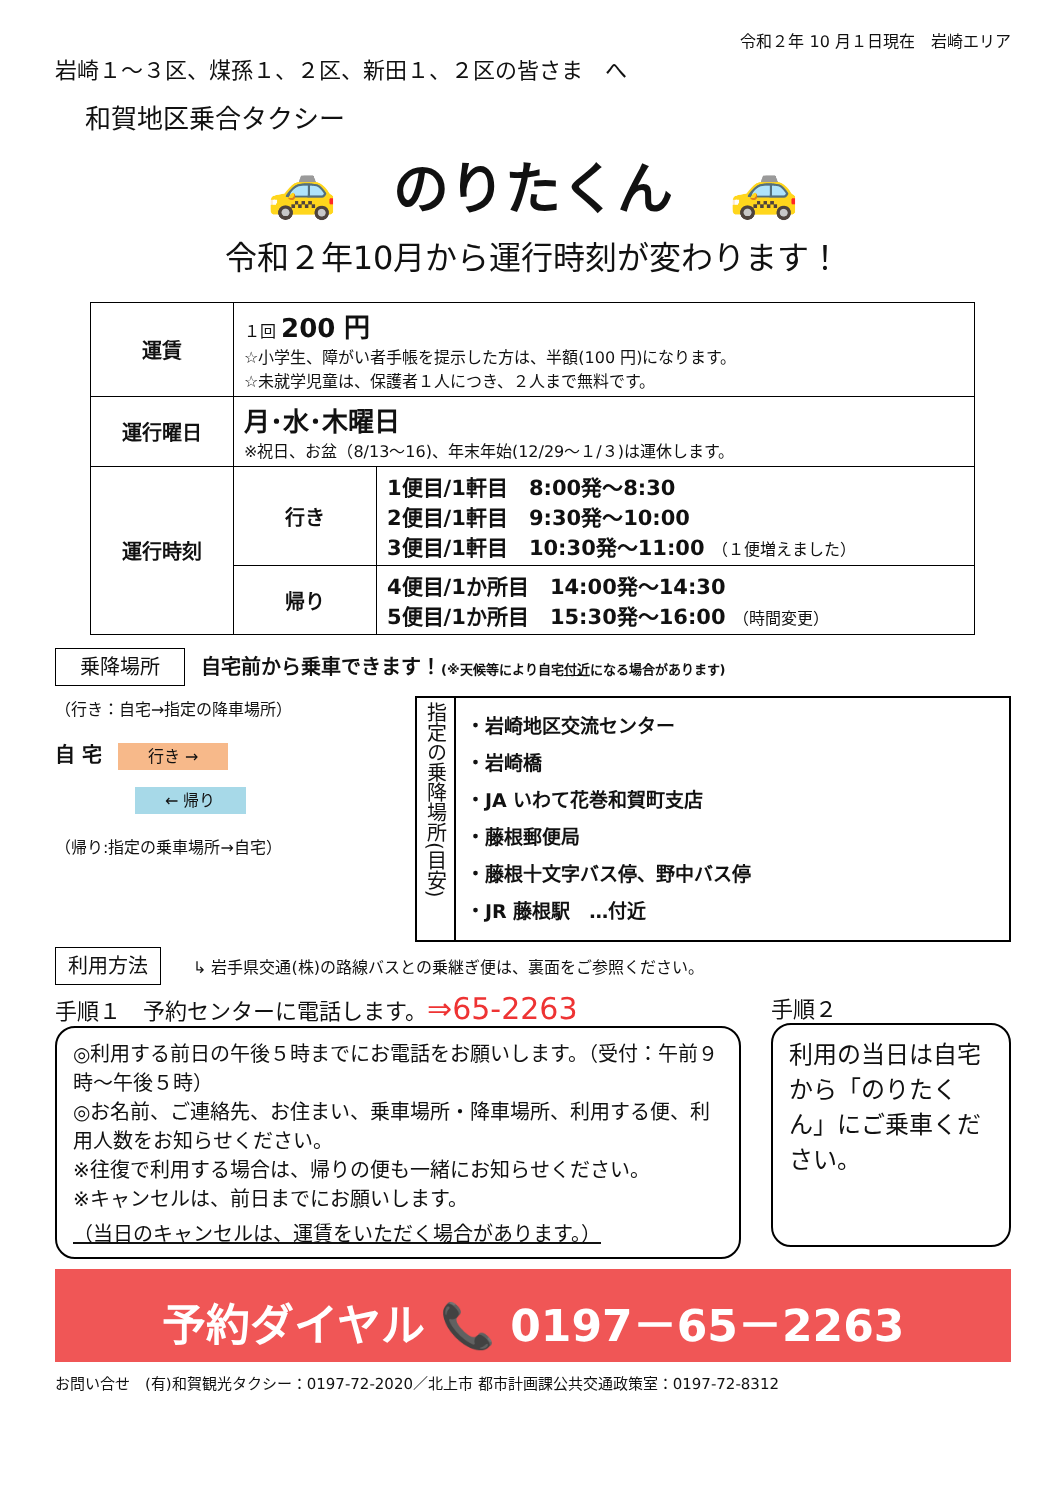令和２年 10 月１日現在　岩崎エリア
岩崎１～３区、煤孫１、２区、新田１、２区の皆さま　へ
和賀地区乗合タクシー
🚕　のりたくん　🚕
令和２年10月から運行時刻が変わります！
| 運賃 | １回 200 円 ☆小学生、障がい者手帳を提示した方は、半額(100 円)になります。 ☆未就学児童は、保護者１人につき、２人まで無料です。 | |
| 運行曜日 | 月･水･木曜日 ※祝日、お盆（8/13～16)、年末年始(12/29～１/３)は運休します。 | |
| 運行時刻 | 行き | 1便目/1軒目 8:00発～8:30 2便目/1軒目 9:30発～10:00 3便目/1軒目 10:30発～11:00 （１便増えました） |
| | 帰り | 4便目/1か所目 14:00発～14:30 5便目/1か所目 15:30発～16:00 （時間変更） |
乗降場所　自宅前から乗車できます！(※天候等により自宅付近になる場合があります)
（行き：自宅→指定の降車場所）
自 宅　行き →
　　　　　← 帰り
（帰り:指定の乗車場所→自宅）
指定の乗降場所(目安)
・岩崎地区交流センター
・岩崎橋
・JA いわて花巻和賀町支店
・藤根郵便局
・藤根十文字バス停、野中バス停
・JR 藤根駅　…付近
利用方法　　↳ 岩手県交通(株)の路線バスとの乗継ぎ便は、裏面をご参照ください。
手順１　予約センターに電話します。⇒65-2263
◎利用する前日の午後５時までにお電話をお願いします。（受付：午前９時～午後５時）
◎お名前、ご連絡先、お住まい、乗車場所・降車場所、利用する便、利用人数をお知らせください。
※往復で利用する場合は、帰りの便も一緒にお知らせください。
※キャンセルは、前日までにお願いします。
（当日のキャンセルは、運賃をいただく場合があります。）
手順２
利用の当日は自宅から「のりたくん」にご乗車ください。
予約ダイヤル 📞 0197－65－2263
お問い合せ　(有)和賀観光タクシー：0197-72-2020／北上市 都市計画課公共交通政策室：0197-72-8312